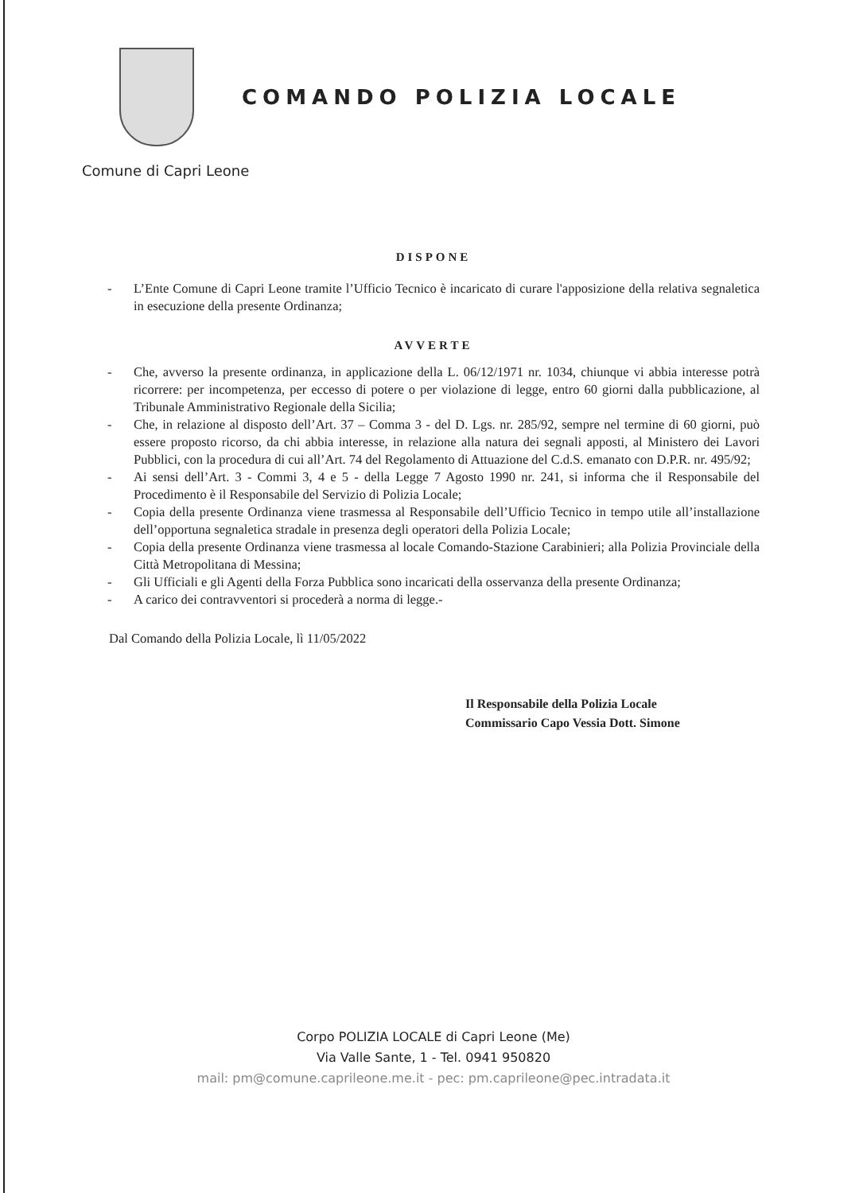COMANDO POLIZIA LOCALE
Comune di Capri Leone
DISPONE
- L’Ente Comune di Capri Leone tramite l’Ufficio Tecnico è incaricato di curare l'apposizione della relativa segnaletica in esecuzione della presente Ordinanza;
AVVERTE
- Che, avverso la presente ordinanza, in applicazione della L. 06/12/1971 nr. 1034, chiunque vi abbia interesse potrà ricorrere: per incompetenza, per eccesso di potere o per violazione di legge, entro 60 giorni dalla pubblicazione, al Tribunale Amministrativo Regionale della Sicilia;
- Che, in relazione al disposto dell’Art. 37 – Comma 3 - del D. Lgs. nr. 285/92, sempre nel termine di 60 giorni, può essere proposto ricorso, da chi abbia interesse, in relazione alla natura dei segnali apposti, al Ministero dei Lavori Pubblici, con la procedura di cui all’Art. 74 del Regolamento di Attuazione del C.d.S. emanato con D.P.R. nr. 495/92;
- Ai sensi dell’Art. 3 - Commi 3, 4 e 5 - della Legge 7 Agosto 1990 nr. 241, si informa che il Responsabile del Procedimento è il Responsabile del Servizio di Polizia Locale;
- Copia della presente Ordinanza viene trasmessa al Responsabile dell’Ufficio Tecnico in tempo utile all’installazione dell’opportuna segnaletica stradale in presenza degli operatori della Polizia Locale;
- Copia della presente Ordinanza viene trasmessa al locale Comando-Stazione Carabinieri; alla Polizia Provinciale della Città Metropolitana di Messina;
- Gli Ufficiali e gli Agenti della Forza Pubblica sono incaricati della osservanza della presente Ordinanza;
- A carico dei contravventori si procederà a norma di legge.-
Dal Comando della Polizia Locale, lì 11/05/2022
Il Responsabile della Polizia Locale
Commissario Capo Vessia Dott. Simone
Corpo POLIZIA LOCALE di Capri Leone (Me)
Via Valle Sante, 1 - Tel. 0941 950820
mail: pm@comune.caprileone.me.it - pec: pm.caprileone@pec.intradata.it